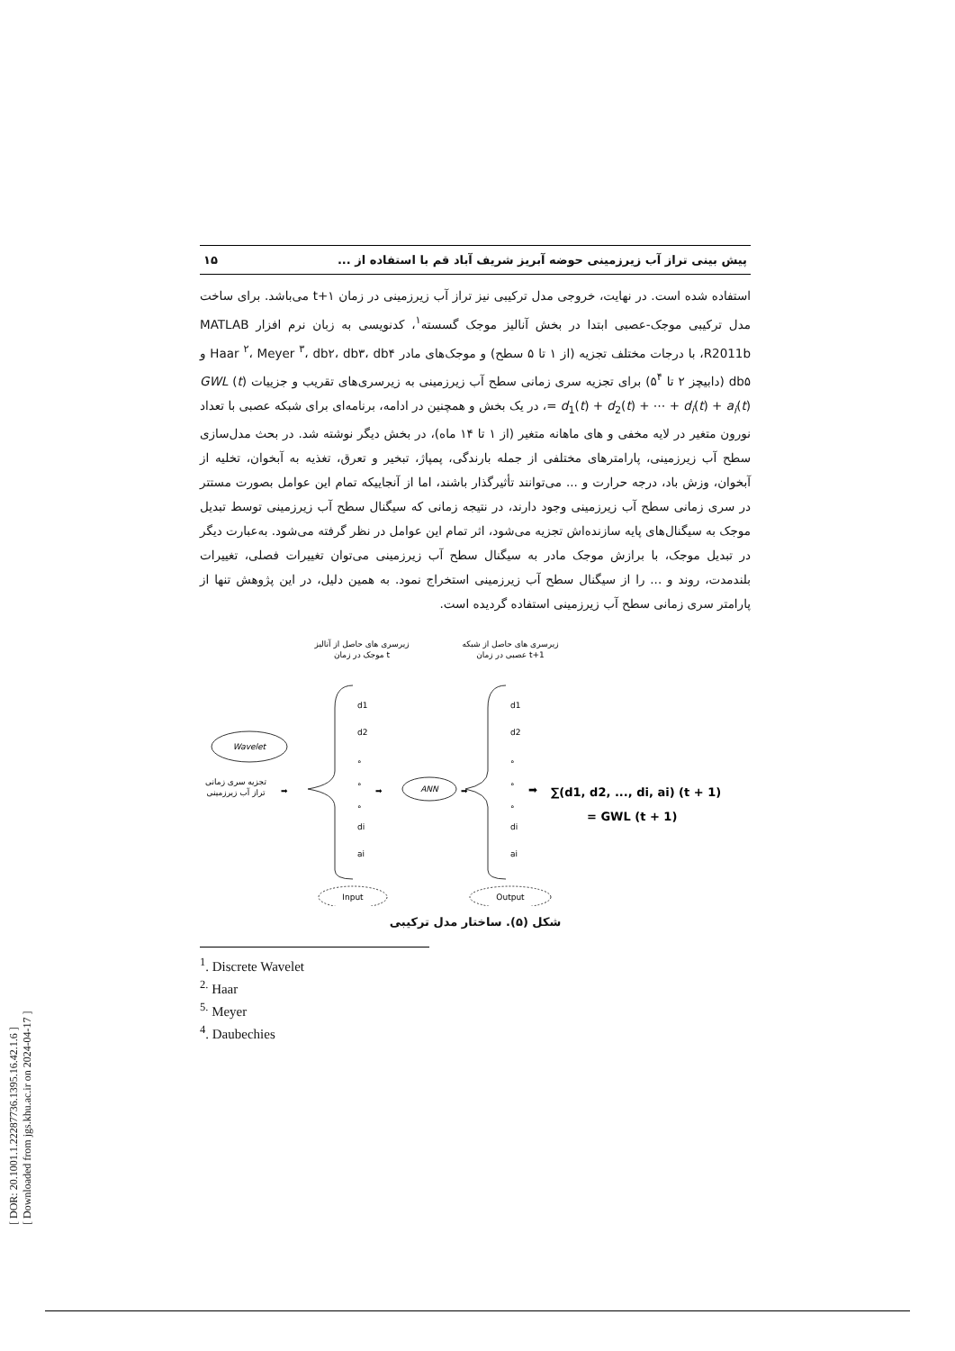[ DOR: 20.1001.1.22287736.1395.16.42.1.6 ]
[ Downloaded from jgs.khu.ac.ir on 2024-04-17 ]
پیش بینی تراز آب زیرزمینی حوضه آبریز شریف آباد قم با استفاده از ... ۱۵
استفاده شده است. در نهایت، خروجی مدل ترکیبی نیز تراز آب زیرزمینی در زمان t+۱ می‌باشد. برای ساخت مدل ترکیبی موجک-عصبی ابتدا در بخش آنالیز موجک گسسته<sup>۱</sup>، کدنویسی به زبان نرم افزار MATLAB R2011b، با درجات مختلف تجزیه (از ۱ تا ۵ سطح) و موجک‌های مادر Haar <sup>۲</sup>، Meyer <sup>۳</sup>، db۲، db۳، db۴ و db۵ (دابیچز ۲ تا ۵<sup>۴</sup>) برای تجزیه سری زمانی سطح آب زیرزمینی به زیرسری‌های تقریب و جزییات GWL (t) = d<sub>1</sub>(t) + d<sub>2</sub>(t) + ⋯ + d<sub>i</sub>(t) + a<sub>i</sub>(t)، در یک بخش و همچنین در ادامه، برنامه‌ای برای شبکه عصبی با تعداد نورون متغیر در لایه مخفی و های ماهانه متغیر (از ۱ تا ۱۴ ماه)، در بخش دیگر نوشته شد. در بحث مدل‌سازی سطح آب زیرزمینی، پارامترهای مختلفی از جمله بارندگی، پمپاژ، تبخیر و تعرق، تغذیه به آبخوان، تخلیه از آبخوان، وزش باد، درجه حرارت و ... می‌توانند تأثیرگذار باشند، اما از آنجاییکه تمام این عوامل بصورت مستتر در سری زمانی سطح آب زیرزمینی وجود دارند، در نتیجه زمانی که سیگنال سطح آب زیرزمینی توسط تبدیل موجک به سیگنال‌های پایه سازنده‌اش تجزیه می‌شود، اثر تمام این عوامل در نظر گرفته می‌شود. به‌عبارت دیگر در تبدیل موجک، با برازش موجک مادر به سیگنال سطح آب زیرزمینی می‌توان تغییرات فصلی، تغییرات بلندمدت، روند و ... را از سیگنال سطح آب زیرزمینی استخراج نمود. به همین دلیل، در این پژوهش تنها از پارامتر سری زمانی سطح آب زیرزمینی استفاده گردیده است.
زیرسری های حاصل از آنالیز
موجک در زمان t
زیرسری های حاصل از شبکه
عصبی در زمان t+1
Wavelet
تجزیه سری زمانی
تراز آب زیرزمینی
➡
d1
d2
°
°
°
di
ai
➡
ANN
➡
d1
d2
°
°
°
di
ai
➡
∑(d1, d2, ..., di, ai) (t + 1)
= GWL (t + 1)
Input
Output
شکل (۵). ساختار مدل ترکیبی
<sup>1</sup>. Discrete Wavelet
<sup>2.</sup> Haar
<sup>5.</sup> Meyer
<sup>4</sup>. Daubechies